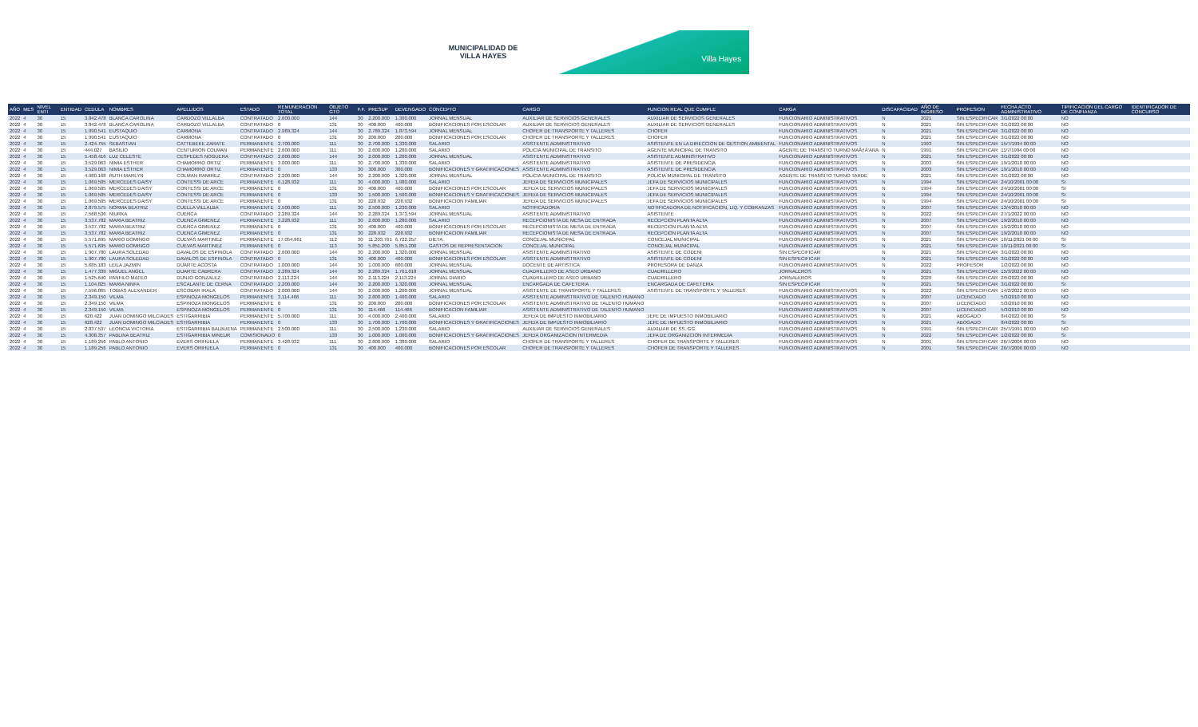MUNICIPALIDAD DE
VILLA HAYES
Villa Hayes
| AÑO | MES | NIVEL ENTI | ENTIDAD | CEDULA | NOMBRES | APELLIDOS | ESTADO | REMUNERACION TOTAL | OBJETO GTO | F.F. | PRESUP | DEVENGADO | CONCEPTO | CARGO | FUNCION REAL QUE CUMPLE | CARGA | DISCAPACIDAD | AÑO DE INGRESO | PROFESION | FECHA ACTO ADMINISTRATIVO | TIPIFICACION DEL CARGO DE CONFIANZA | IDENTIFICADOR DE CONCURSO |
| --- | --- | --- | --- | --- | --- | --- | --- | --- | --- | --- | --- | --- | --- | --- | --- | --- | --- | --- | --- | --- | --- | --- |
| 2022 | 4 | 30 | 15 | 3.842.478 | BLANCA CAROLINA | CARDOZO VILLALBA | CONTRATADO | 2.600.000 | 144 | 30 | 2.200.000 | 1.300.000 | JORNAL MENSUAL | AUXILIAR DE SERVICIOS GENERALES | AUXILIAR DE SERVICIOS GENERALES | FUNCIONARIO ADMINISTRATIVOS | N | 2021 | SIN ESPECIFICAR | 3/1/2022 00:00 | NO | |
| 2022 | 4 | 30 | 15 | 3.842.478 | BLANCA CAROLINA | CARDOZO VILLALBA | CONTRATADO | 0 | 131 | 30 | 400.000 | 400.000 | BONIFICACIONES POR ESCOLAR | AUXILIAR DE SERVICIOS GENERALES | AUXILIAR DE SERVICIOS GENERALES | FUNCIONARIO ADMINISTRATIVOS | N | 2021 | SIN ESPECIFICAR | 3/1/2022 00:00 | NO | |
| 2022 | 4 | 30 | 15 | 1.990.541 | EUSTAQUIO | CARMONA | CONTRATADO | 2.989.324 | 144 | 30 | 2.789.324 | 1.873.594 | JORNAL MENSUAL | CHOFER DE TRANSPORTE Y TALLERES | CHOFER | FUNCIONARIO ADMINISTRATIVOS | N | 2021 | SIN ESPECIFICAR | 3/1/2022 00:00 | NO | |
| 2022 | 4 | 30 | 15 | 1.990.541 | EUSTAQUIO | CARMONA | CONTRATADO | 0 | 131 | 30 | 200.000 | 200.000 | BONIFICACIONES POR ESCOLAR | CHOFER DE TRANSPORTE Y TALLERES | CHOFER | FUNCIONARIO ADMINISTRATIVOS | N | 2021 | SIN ESPECIFICAR | 3/1/2022 00:00 | NO | |
| 2022 | 4 | 30 | 15 | 2.424.755 | SEBASTIAN | CATTEBEKE ZARATE | PERMANENTE | 2.700.000 | 111 | 30 | 2.700.000 | 1.330.000 | SALARIO | ASISTENTE ADMINISTRATIVO | ASISTENTE EN LA DIRECCION DE GESTION AMBIENTAL | FUNCIONARIO ADMINISTRATIVOS | N | 1993 | SIN ESPECIFICAR | 15/7/1994 00:00 | NO | |
| 2022 | 4 | 30 | 15 | 444.027 | BASILIO | CENTURION COLMAN | PERMANENTE | 2.600.000 | 111 | 30 | 2.600.000 | 1.280.000 | SALARIO | POLICIA MUNICIPAL DE TRANSITO | AGENTE MUNICIPAL DE TRANSITO | AGENTE DE TRANSITO TURNO MAÃƒÂ‘ANA | N | 1991 | SIN ESPECIFICAR | 11/7/1994 00:00 | NO | |
| 2022 | 4 | 30 | 15 | 5.458.416 | LUZ CELESTE | CESPEDES NOGUERA | CONTRATADO | 2.000.000 | 144 | 30 | 2.000.000 | 1.200.000 | JORNAL MENSUAL | ASISTENTE ADMINISTRATIVO | ASISTENTE ADMINISTRATIVO | FUNCIONARIO ADMINISTRATIVOS | N | 2021 | SIN ESPECIFICAR | 3/1/2022 00:00 | NO | |
| 2022 | 4 | 30 | 15 | 3.529.063 | NIMIA ESTHER | CHAMORRO ORTIZ | PERMANENTE | 3.000.000 | 111 | 30 | 2.700.000 | 1.330.000 | SALARIO | ASISTENTE ADMINISTRATIVO | ASISTENTE DE PRESIDENCIA | FUNCIONARIO ADMINISTRATIVOS | N | 2003 | SIN ESPECIFICAR | 19/1/2010 00:00 | NO | |
| 2022 | 4 | 30 | 15 | 3.529.063 | NIMIA ESTHER | CHAMORRO ORTIZ | PERMANENTE | 0 | 133 | 30 | 300.000 | 300.000 | BONIFICACIONES Y GRATIFICACIONES | ASISTENTE ADMINISTRATIVO | ASISTENTE DE PRESIDENCIA | FUNCIONARIO ADMINISTRATIVOS | N | 2003 | SIN ESPECIFICAR | 19/1/2010 00:00 | NO | |
| 2022 | 4 | 30 | 15 | 4.980.168 | RUTH MARLYN | COLMAN RAMIREZ | CONTRATADO | 2.200.000 | 144 | 30 | 2.200.000 | 1.320.000 | JORNAL MENSUAL | POLICIA MUNICIPAL DE TRANSITO | POLICIA MUNICIPAL DE TRANSITO | AGENTE DE TRANSITO TURNO TARDE | N | 2021 | SIN ESPECIFICAR | 3/1/2022 00:00 | NO | |
| 2022 | 4 | 30 | 15 | 1.069.505 | MERCEDES DAISY | CONTESSI DE ARCE | PERMANENTE | 6.128.932 | 111 | 30 | 4.000.000 | 1.980.000 | SALARIO | JEFE/A DE SERVICIOS MUNICIPALES | JEFA DE SERVICIOS MUNICIPALES | FUNCIONARIO ADMINISTRATIVOS | N | 1994 | SIN ESPECIFICAR | 24/10/2001 00:00 | SI | |
| 2022 | 4 | 30 | 15 | 1.069.505 | MERCEDES DAISY | CONTESSI DE ARCE | PERMANENTE | 0 | 131 | 30 | 400.000 | 400.000 | BONIFICACIONES POR ESCOLAR | JEFE/A DE SERVICIOS MUNICIPALES | JEFA DE SERVICIOS MUNICIPALES | FUNCIONARIO ADMINISTRATIVOS | N | 1994 | SIN ESPECIFICAR | 24/10/2001 00:00 | SI | |
| 2022 | 4 | 30 | 15 | 1.069.505 | MERCEDES DAISY | CONTESSI DE ARCE | PERMANENTE | 0 | 133 | 30 | 1.500.000 | 1.500.000 | BONIFICACIONES Y GRATIFICACIONES | JEFE/A DE SERVICIOS MUNICIPALES | JEFA DE SERVICIOS MUNICIPALES | FUNCIONARIO ADMINISTRATIVOS | N | 1994 | SIN ESPECIFICAR | 24/10/2001 00:00 | SI | |
| 2022 | 4 | 30 | 15 | 1.069.505 | MERCEDES DAISY | CONTESSI DE ARCE | PERMANENTE | 0 | 131 | 30 | 228.932 | 228.932 | BONIFICACION FAMILIAR | JEFE/A DE SERVICIOS MUNICIPALES | JEFA DE SERVICIOS MUNICIPALES | FUNCIONARIO ADMINISTRATIVOS | N | 1994 | SIN ESPECIFICAR | 24/10/2001 00:00 | SI | |
| 2022 | 4 | 30 | 15 | 2.879.575 | NORMA BEATRIZ | CUELLA VILLALBA | PERMANENTE | 2.500.000 | 111 | 30 | 2.500.000 | 1.230.000 | SALARIO | NOTIFICADOR/A | NOTIFICADORA DE NOTIFICACION, LIQ. Y COBRANZAS | FUNCIONARIO ADMINISTRATIVOS | N | 2007 | SIN ESPECIFICAR | 13/4/2010 00:00 | NO | |
| 2022 | 4 | 30 | 15 | 7.568.536 | NIURKA | CUENCA | CONTRATADO | 2.289.324 | 144 | 30 | 2.289.324 | 1.373.594 | JORNAL MENSUAL | ASISTENTE ADMINISTRATIVO | ASISTENTE | FUNCIONARIO ADMINISTRATIVOS | N | 2022 | SIN ESPECIFICAR | 27/1/2022 00:00 | NO | |
| 2022 | 4 | 30 | 15 | 3.537.782 | MARIA BEATRIZ | CUENCA GIMENEZ | PERMANENTE | 3.228.932 | 111 | 30 | 2.600.000 | 1.280.000 | SALARIO | RECEPCIONISTA DE MESA DE ENTRADA | RECEPCION PLANTA ALTA | FUNCIONARIO ADMINISTRATIVOS | N | 2007 | SIN ESPECIFICAR | 19/2/2010 00:00 | NO | |
| 2022 | 4 | 30 | 15 | 3.537.782 | MARIA BEATRIZ | CUENCA GIMENEZ | PERMANENTE | 0 | 131 | 30 | 400.000 | 400.000 | BONIFICACIONES POR ESCOLAR | RECEPCIONISTA DE MESA DE ENTRADA | RECEPCION PLANTA ALTA | FUNCIONARIO ADMINISTRATIVOS | N | 2007 | SIN ESPECIFICAR | 19/2/2010 00:00 | NO | |
| 2022 | 4 | 30 | 15 | 3.537.782 | MARIA BEATRIZ | CUENCA GIMENEZ | PERMANENTE | 0 | 131 | 30 | 228.932 | 228.932 | BONIFICACION FAMILIAR | RECEPCIONISTA DE MESA DE ENTRADA | RECEPCION PLANTA ALTA | FUNCIONARIO ADMINISTRATIVOS | N | 2007 | SIN ESPECIFICAR | 19/2/2010 00:00 | NO | |
| 2022 | 4 | 30 | 15 | 5.571.695 | MARIO DOMINGO | CUEVAS MARTINEZ | PERMANENTE | 17.054.961 | 112 | 30 | 11.203.761 | 6.722.257 | DIETA | CONCEJAL MUNICIPAL | CONCEJAL MUNICIPAL | FUNCIONARIO ADMINISTRATIVOS | N | 2021 | SIN ESPECIFICAR | 10/11/2021 00:00 | SI | |
| 2022 | 4 | 30 | 15 | 5.571.695 | MARIO DOMINGO | CUEVAS MARTINEZ | PERMANENTE | 0 | 113 | 30 | 5.851.200 | 5.851.200 | GASTOS DE REPRESENTACION | CONCEJAL MUNICIPAL | CONCEJAL MUNICIPAL | FUNCIONARIO ADMINISTRATIVOS | N | 2021 | SIN ESPECIFICAR | 10/11/2021 00:00 | SI | |
| 2022 | 4 | 30 | 15 | 1.907.780 | LAURA SOLEDAD | DAVALOS DE ESPINOLA | CONTRATADO | 2.600.000 | 144 | 30 | 2.200.000 | 1.320.000 | JORNAL MENSUAL | ASISTENTE ADMINISTRATIVO | ASISTENTE DE CODENI | SIN ESPECIFICAR | N | 2021 | SIN ESPECIFICAR | 3/1/2022 00:00 | NO | |
| 2022 | 4 | 30 | 15 | 1.907.780 | LAURA SOLEDAD | DAVALOS DE ESPINOLA | CONTRATADO | 0 | 131 | 30 | 400.000 | 400.000 | BONIFICACIONES POR ESCOLAR | ASISTENTE ADMINISTRATIVO | ASISTENTE DE CODENI | SIN ESPECIFICAR | N | 2021 | SIN ESPECIFICAR | 3/1/2022 00:00 | NO | |
| 2022 | 4 | 30 | 15 | 5.685.183 | LEILA JAZMIN | DUARTE ACOSTA | CONTRATADO | 1.000.000 | 144 | 30 | 1.000.000 | 600.000 | JORNAL MENSUAL | DOCENTE DE ARTISTICA | PROFESORA DE DANZA | FUNCIONARIO ADMINISTRATIVOS | N | 2022 | PROFESOR | 1/2/2022 00:00 | NO | |
| 2022 | 4 | 30 | 15 | 1.477.339 | MIGUEL ANGEL | DUARTE CABRERA | CONTRATADO | 2.289.324 | 144 | 30 | 2.289.324 | 1.761.018 | JORNAL MENSUAL | CUADRILLERO DE ASEO URBANO | CUADRILLERO | JORNALEROS | N | 2021 | SIN ESPECIFICAR | 15/3/2022 00:00 | NO | |
| 2022 | 4 | 30 | 15 | 1.525.640 | PANFILO MATEO | DUNJO GONZALEZ | CONTRATADO | 2.113.224 | 144 | 30 | 2.113.224 | 2.113.224 | JORNAL DIARIO | CUADRILLERO DE ASEO URBANO | CUADRILLERO | JORNALEROS | N | 2020 | SIN ESPECIFICAR | 2/5/2022 00:00 | NO | |
| 2022 | 4 | 30 | 15 | 1.104.825 | MARIA NINFA | ESCALANTE DE CERNA | CONTRATADO | 2.200.000 | 144 | 30 | 2.200.000 | 1.320.000 | JORNAL MENSUAL | ENCARGADA DE CAFETERIA | ENCARGADA DE CAFETERIA | SIN ESPECIFICAR | N | 2021 | SIN ESPECIFICAR | 3/1/2022 00:00 | SI | |
| 2022 | 4 | 30 | 15 | 7.596.865 | TOBIAS ALEXANDER | ESCOBAR IRALA | CONTRATADO | 2.000.000 | 144 | 30 | 2.000.000 | 1.200.000 | JORNAL MENSUAL | ASISTENTE DE TRANSPORTE Y TALLERES | ASISTENTE DE TRANSPORTE Y TALLERES | FUNCIONARIO ADMINISTRATIVOS | N | 2022 | SIN ESPECIFICAR | 14/2/2022 00:00 | NO | |
| 2022 | 4 | 30 | 15 | 2.349.150 | VILMA | ESPINOZA MONGELOS | PERMANENTE | 3.114.466 | 111 | 30 | 2.800.000 | 1.400.000 | SALARIO | ASISTENTE ADMINISTRATIVO DE TALENTO HUMANO | | FUNCIONARIO ADMINISTRATIVOS | N | 2007 | LICENCIADO | 5/3/2010 00:00 | NO | |
| 2022 | 4 | 30 | 15 | 2.349.150 | VILMA | ESPINOZA MONGELOS | PERMANENTE | 0 | 131 | 30 | 200.000 | 200.000 | BONIFICACIONES POR ESCOLAR | ASISTENTE ADMINISTRATIVO DE TALENTO HUMANO | | FUNCIONARIO ADMINISTRATIVOS | N | 2007 | LICENCIADO | 5/3/2010 00:00 | NO | |
| 2022 | 4 | 30 | 15 | 2.349.150 | VILMA | ESPINOZA MONGELOS | PERMANENTE | 0 | 131 | 30 | 114.466 | 114.466 | BONIFICACION FAMILIAR | ASISTENTE ADMINISTRATIVO DE TALENTO HUMANO | | FUNCIONARIO ADMINISTRATIVOS | N | 2007 | LICENCIADO | 5/3/2010 00:00 | NO | |
| 2022 | 4 | 30 | 15 | 628.422 | JUAN DOMINGO MILCIADES | ESTIGARRIBIA | PERMANENTE | 5.700.000 | 111 | 30 | 4.000.000 | 2.400.000 | SALARIO | JEFE/A DE IMPUESTO INMOBILIARIO | JEFE DE IMPUESTO INMOBILIARIO | FUNCIONARIO ADMINISTRATIVOS | N | 2021 | ABOGADO | 8/4/2022 00:00 | SI | |
| 2022 | 4 | 30 | 15 | 628.422 | JUAN DOMINGO MILCIADES | ESTIGARRIBIA | PERMANENTE | 0 | 133 | 30 | 1.700.000 | 1.700.000 | BONIFICACIONES Y GRATIFICACIONES | JEFE/A DE IMPUESTO INMOBILIARIO | JEFE DE IMPUESTO INMOBILIARIO | FUNCIONARIO ADMINISTRATIVOS | N | 2021 | ABOGADO | 8/4/2022 00:00 | SI | |
| 2022 | 4 | 30 | 15 | 2.837.537 | LEONCIA VICTORIA | ESTIGARRIBIA BALBUENA | PERMANENTE | 2.500.000 | 111 | 30 | 2.500.000 | 1.230.000 | SALARIO | AUXILIAR DE SERVICIOS GENERALES | AUXILIAR DE SS. GG | FUNCIONARIO ADMINISTRATIVOS | N | 1991 | SIN ESPECIFICAR | 25/7/1991 00:00 | NO | |
| 2022 | 4 | 30 | 15 | 4.308.357 | PABLINA BEATRIZ | ESTIGARRIBIA MINEUR | COMISIONADO | 0 | 133 | 30 | 1.000.000 | 1.000.000 | BONIFICACIONES Y GRATIFICACIONES | JEFE/A ORGANIZACION INTERMEDIA | JEFA DE ORGANIZCION INTERMEDIA | FUNCIONARIO ADMINISTRATIVOS | N | 2022 | SIN ESPECIFICAR | 1/2/2022 00:00 | SI | |
| 2022 | 4 | 30 | 15 | 1.189.256 | PABLO ANTONIO | EVERS ORIHUELA | PERMANENTE | 3.428.932 | 111 | 30 | 2.800.000 | 1.380.000 | SALARIO | CHOFER DE TRANSPORTE Y TALLERES | CHOFER DE TRANSPORTE Y TALLERES | FUNCIONARIO ADMINISTRATIVOS | N | 2001 | SIN ESPECIFICAR | 26/7/2006 00:00 | NO | |
| 2022 | 4 | 30 | 15 | 1.189.256 | PABLO ANTONIO | EVERS ORIHUELA | PERMANENTE | 0 | 131 | 30 | 400.000 | 400.000 | BONIFICACIONES POR ESCOLAR | CHOFER DE TRANSPORTE Y TALLERES | CHOFER DE TRANSPORTE Y TALLERES | FUNCIONARIO ADMINISTRATIVOS | N | 2001 | SIN ESPECIFICAR | 26/7/2006 00:00 | NO | |